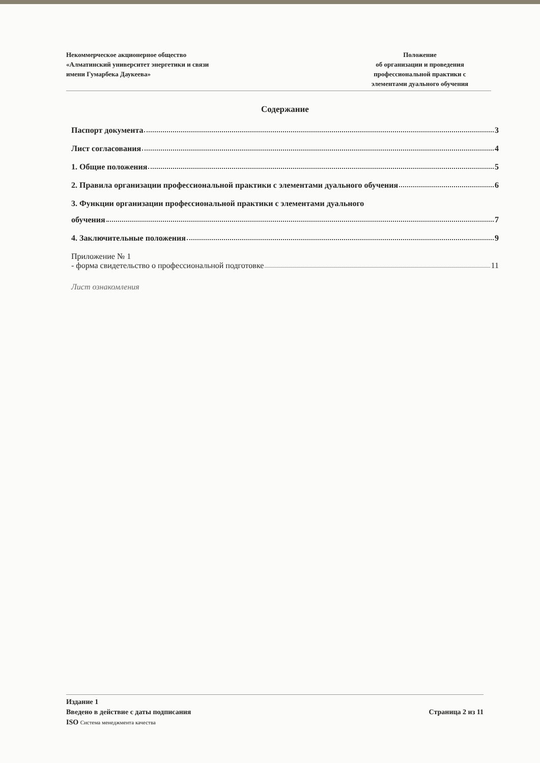Некоммерческое акционерное общество
«Алматинский университет энергетики и связи
имени Гумарбека Даукеева»
Положение
об организации и проведения
профессиональной практики с
элементами дуального обучения
Содержание
Паспорт документа 3
Лист согласования 4
1. Общие положения 5
2. Правила организации профессиональной практики с элементами дуального обучения 6
3. Функции организации профессиональной практики с элементами дуального
обучения 7
4. Заключительные положения 9
Приложение № 1
- форма свидетельство о профессиональной подготовке 11
Лист ознакомления
Издание 1
Введено в действие с даты подписания Страница 2 из 11
ISO Система менеджмента качества